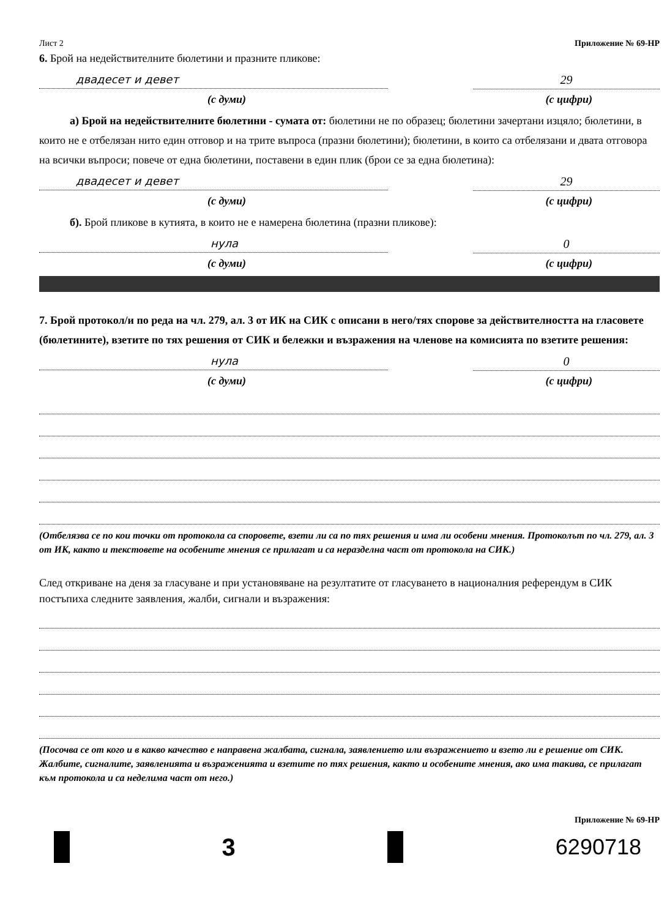Лист 2 Приложение № 69-НР
6. Брой на недействителните бюлетини и празните пликове:
двадесет и девет 29
(с думи) (с цифри)
а) Брой на недействителните бюлетини - сумата от: бюлетини не по образец; бюлетини зачертани изцяло; бюлетини, в които не е отбелязан нито един отговор и на трите въпроса (празни бюлетини); бюлетини, в които са отбелязани и двата отговора на всички въпроси; повече от една бюлетини, поставени в един плик (брои се за една бюлетина):
двадесет и девет 29
(с думи) (с цифри)
б). Брой пликове в кутията, в които не е намерена бюлетина (празни пликове):
нула 0
(с думи) (с цифри)
7. Брой протокол/и по реда на чл. 279, ал. 3 от ИК на СИК с описани в него/тях спорове за действителността на гласовете (бюлетините), взетите по тях решения от СИК и бележки и възражения на членове на комисията по взетите решения:
нула 0
(с думи) (с цифри)
(Отбелязва се по кои точки от протокола са споровете, взети ли са по тях решения и има ли особени мнения. Протоколът по чл. 279, ал. 3 от ИК, както и текстовете на особените мнения се прилагат и са неразделна част от протокола на СИК.)
След откриване на деня за гласуване и при установяване на резултатите от гласуването в националния референдум в СИК постъпиха следните заявления, жалби, сигнали и възражения:
(Посочва се от кого и в какво качество е направена жалбата, сигнала, заявлението или възражението и взето ли е решение от СИК. Жалбите, сигналите, заявленията и възраженията и взетите по тях решения, както и особените мнения, ако има такива, се прилагат към протокола и са неделима част от него.)
Приложение № 69-НР
3 6290718